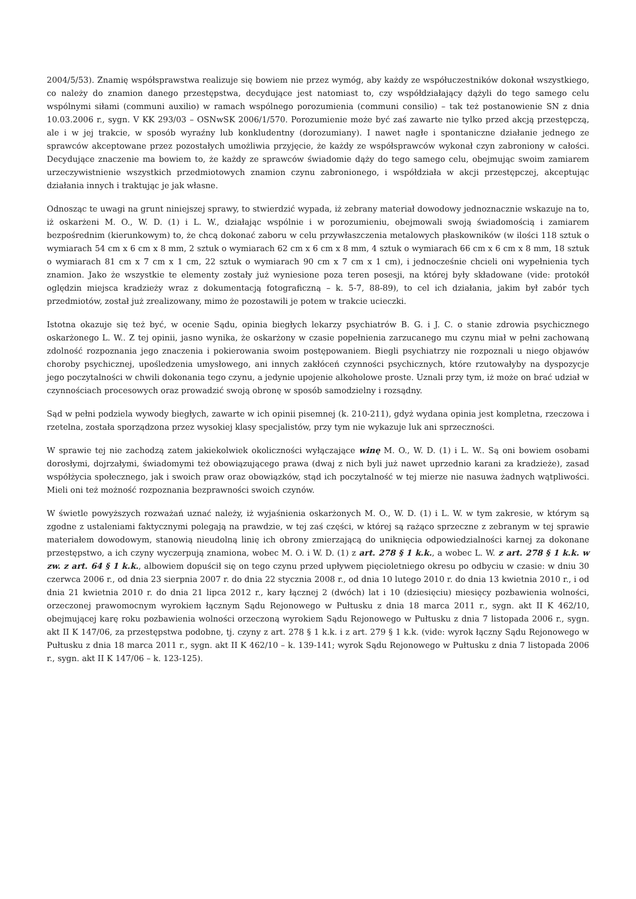2004/5/53). Znamię współsprawstwa realizuje się bowiem nie przez wymóg, aby każdy ze współuczestników dokonał wszystkiego, co należy do znamion danego przestępstwa, decydujące jest natomiast to, czy współdziałający dążyli do tego samego celu wspólnymi siłami (communi auxilio) w ramach wspólnego porozumienia (communi consilio) – tak też postanowienie SN z dnia 10.03.2006 r., sygn. V KK 293/03 – OSNwSK 2006/1/570. Porozumienie może być zaś zawarte nie tylko przed akcją przestępczą, ale i w jej trakcie, w sposób wyraźny lub konkludentny (dorozumiany). I nawet nagłe i spontaniczne działanie jednego ze sprawców akceptowane przez pozostałych umożliwia przyjęcie, że każdy ze współsprawców wykonał czyn zabroniony w całości. Decydujące znaczenie ma bowiem to, że każdy ze sprawców świadomie dąży do tego samego celu, obejmując swoim zamiarem urzeczywistnienie wszystkich przedmiotowych znamion czynu zabronionego, i współdziała w akcji przestępczej, akceptując działania innych i traktując je jak własne.
Odnosząc te uwagi na grunt niniejszej sprawy, to stwierdzić wypada, iż zebrany materiał dowodowy jednoznacznie wskazuje na to, iż oskarżeni M. O., W. D. (1) i L. W., działając wspólnie i w porozumieniu, obejmowali swoją świadomością i zamiarem bezpośrednim (kierunkowym) to, że chcą dokonać zaboru w celu przywłaszczenia metalowych płaskowników (w ilości 118 sztuk o wymiarach 54 cm x 6 cm x 8 mm, 2 sztuk o wymiarach 62 cm x 6 cm x 8 mm, 4 sztuk o wymiarach 66 cm x 6 cm x 8 mm, 18 sztuk o wymiarach 81 cm x 7 cm x 1 cm, 22 sztuk o wymiarach 90 cm x 7 cm x 1 cm), i jednocześnie chcieli oni wypełnienia tych znamion. Jako że wszystkie te elementy zostały już wyniesione poza teren posesji, na której były składowane (vide: protokół oględzin miejsca kradzieży wraz z dokumentacją fotograficzną – k. 5-7, 88-89), to cel ich działania, jakim był zabór tych przedmiotów, został już zrealizowany, mimo że pozostawili je potem w trakcie ucieczki.
Istotna okazuje się też być, w ocenie Sądu, opinia biegłych lekarzy psychiatrów B. G. i J. C. o stanie zdrowia psychicznego oskarżonego L. W.. Z tej opinii, jasno wynika, że oskarżony w czasie popełnienia zarzucanego mu czynu miał w pełni zachowaną zdolność rozpoznania jego znaczenia i pokierowania swoim postępowaniem. Biegli psychiatrzy nie rozpoznali u niego objawów choroby psychicznej, upośledzenia umysłowego, ani innych zakłóceń czynności psychicznych, które rzutowałyby na dyspozycje jego poczytalności w chwili dokonania tego czynu, a jedynie upojenie alkoholowe proste. Uznali przy tym, iż może on brać udział w czynnościach procesowych oraz prowadzić swoją obronę w sposób samodzielny i rozsądny.
Sąd w pełni podziela wywody biegłych, zawarte w ich opinii pisemnej (k. 210-211), gdyż wydana opinia jest kompletna, rzeczowa i rzetelna, została sporządzona przez wysokiej klasy specjalistów, przy tym nie wykazuje luk ani sprzeczności.
W sprawie tej nie zachodzą zatem jakiekolwiek okoliczności wyłączające winę M. O., W. D. (1) i L. W.. Są oni bowiem osobami dorosłymi, dojrzałymi, świadomymi też obowiązującego prawa (dwaj z nich byli już nawet uprzednio karani za kradzieże), zasad współżycia społecznego, jak i swoich praw oraz obowiązków, stąd ich poczytalność w tej mierze nie nasuwa żadnych wątpliwości. Mieli oni też możność rozpoznania bezprawności swoich czynów.
W świetle powyższych rozważań uznać należy, iż wyjaśnienia oskarżonych M. O., W. D. (1) i L. W. w tym zakresie, w którym są zgodne z ustaleniami faktycznymi polegają na prawdzie, w tej zaś części, w której są rażąco sprzeczne z zebranym w tej sprawie materiałem dowodowym, stanowią nieudolną linię ich obrony zmierzającą do uniknięcia odpowiedzialności karnej za dokonane przestępstwo, a ich czyny wyczerpują znamiona, wobec M. O. i W. D. (1) z art. 278 § 1 k.k., a wobec L. W. z art. 278 § 1 k.k. w zw. z art. 64 § 1 k.k., albowiem dopuścił się on tego czynu przed upływem pięcioletniego okresu po odbyciu w czasie: w dniu 30 czerwca 2006 r., od dnia 23 sierpnia 2007 r. do dnia 22 stycznia 2008 r., od dnia 10 lutego 2010 r. do dnia 13 kwietnia 2010 r., i od dnia 21 kwietnia 2010 r. do dnia 21 lipca 2012 r., kary łącznej 2 (dwóch) lat i 10 (dziesięciu) miesięcy pozbawienia wolności, orzeczonej prawomocnym wyrokiem łącznym Sądu Rejonowego w Pułtusku z dnia 18 marca 2011 r., sygn. akt II K 462/10, obejmującej karę roku pozbawienia wolności orzeczoną wyrokiem Sądu Rejonowego w Pułtusku z dnia 7 listopada 2006 r., sygn. akt II K 147/06, za przestępstwa podobne, tj. czyny z art. 278 § 1 k.k. i z art. 279 § 1 k.k. (vide: wyrok łączny Sądu Rejonowego w Pułtusku z dnia 18 marca 2011 r., sygn. akt II K 462/10 – k. 139-141; wyrok Sądu Rejonowego w Pułtusku z dnia 7 listopada 2006 r., sygn. akt II K 147/06 – k. 123-125).